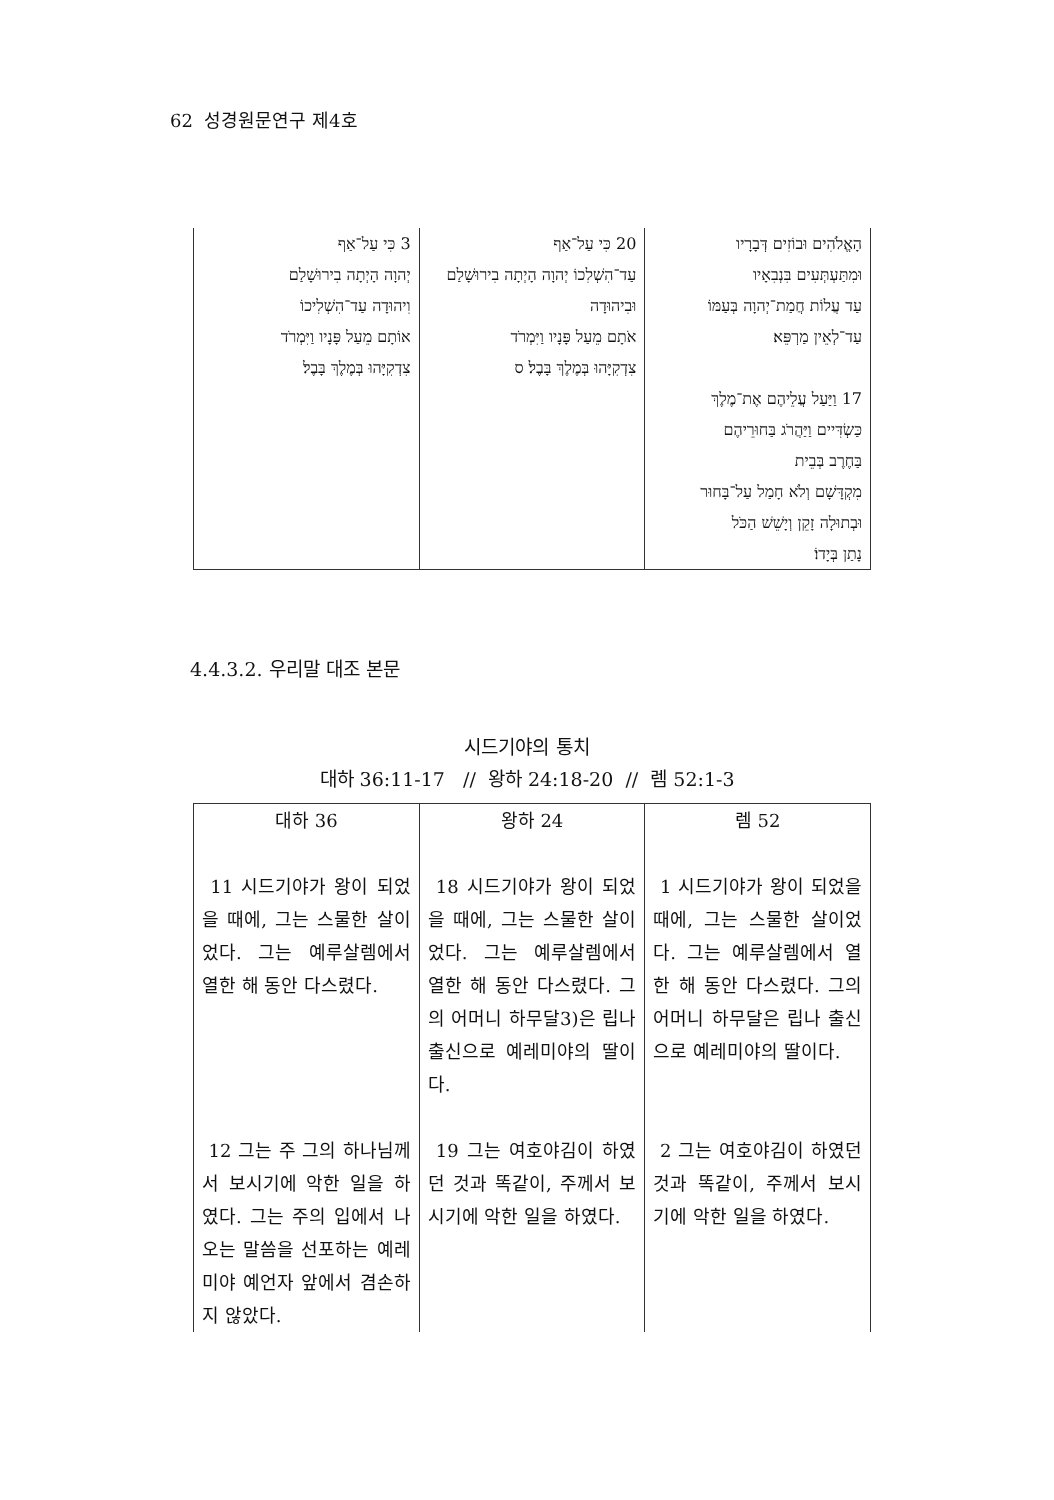62 성경원문연구 제4호
| 3 כִּי עַל־אַף יְהוָה הָיְתָה בִירוּשָׁלַם וִיהוּדָה עַד־הִשְׁלִיכוֹ אוֹתָם מֵעַל פָּנָיו וַיִּמְרֹד צִדְקִיָּהוּ בְּמֶלֶךְ בָּבֶל׃ | 20 כִּי עַל־אַף עַד־הִשְׁלִכוֹ יְהוָה הָיְתָה בִירוּשָׁלַם וּבִיהוּדָה אֹתָם מֵעַל פָּנָיו וַיִּמְרֹד צִדְקִיָּהוּ בְּמֶלֶךְ בָּבֶל׃ ס | הָאֱלֹהִים וּבוֹזִים דְּבָרָיו וּמִתַּעְתְּעִים בִּנְבִאָיו עַד עֲלוֹת חֲמַת־יְהוָה בְּעַמּוֹ עַד־לְאֵין מַרְפֵּא׃ 17 וַיַּעַל עֲלֵיהֶם אֶת־מֶלֶךְ כַּשְׂדִּיים וַיַּהֲרֹג בַּחוּרֵיהֶם בַּחֶרֶב בְּבֵית מִקְדָּשָׁם וְלֹא חָמַל עַל־בָּחוּר וּבְתוּלָה זָקֵן וְיָשֵׁשׁ הַכֹּל נָתַן בְּיָדוֹ׃ |
4.4.3.2. 우리말 대조 본문
시드기야의 통치
대하 36:11-17 // 왕하 24:18-20 // 렘 52:1-3
| 대하 36 | 왕하 24 | 렘 52 |
| 11 시드기야가 왕이 되었을 때에, 그는 스물한 살이었다. 그는 예루살렘에서 열한 해 동안 다스렸다. | 18 시드기야가 왕이 되었을 때에, 그는 스물한 살이었다. 그는 예루살렘에서 열한 해 동안 다스렸다. 그의 어머니 하무달3)은 립나 출신으로 예레미야의 딸이다. | 1 시드기야가 왕이 되었을 때에, 그는 스물한 살이었다. 그는 예루살렘에서 열한 해 동안 다스렸다. 그의 어머니 하무달은 립나 출신으로 예레미야의 딸이다. |
| 12 그는 주 그의 하나님께서 보시기에 악한 일을 하였다. 그는 주의 입에서 나오는 말씀을 선포하는 예레미야 예언자 앞에서 겸손하지 않았다. | 19 그는 여호야김이 하였던 것과 똑같이, 주께서 보시기에 악한 일을 하였다. | 2 그는 여호야김이 하였던 것과 똑같이, 주께서 보시기에 악한 일을 하였다. |